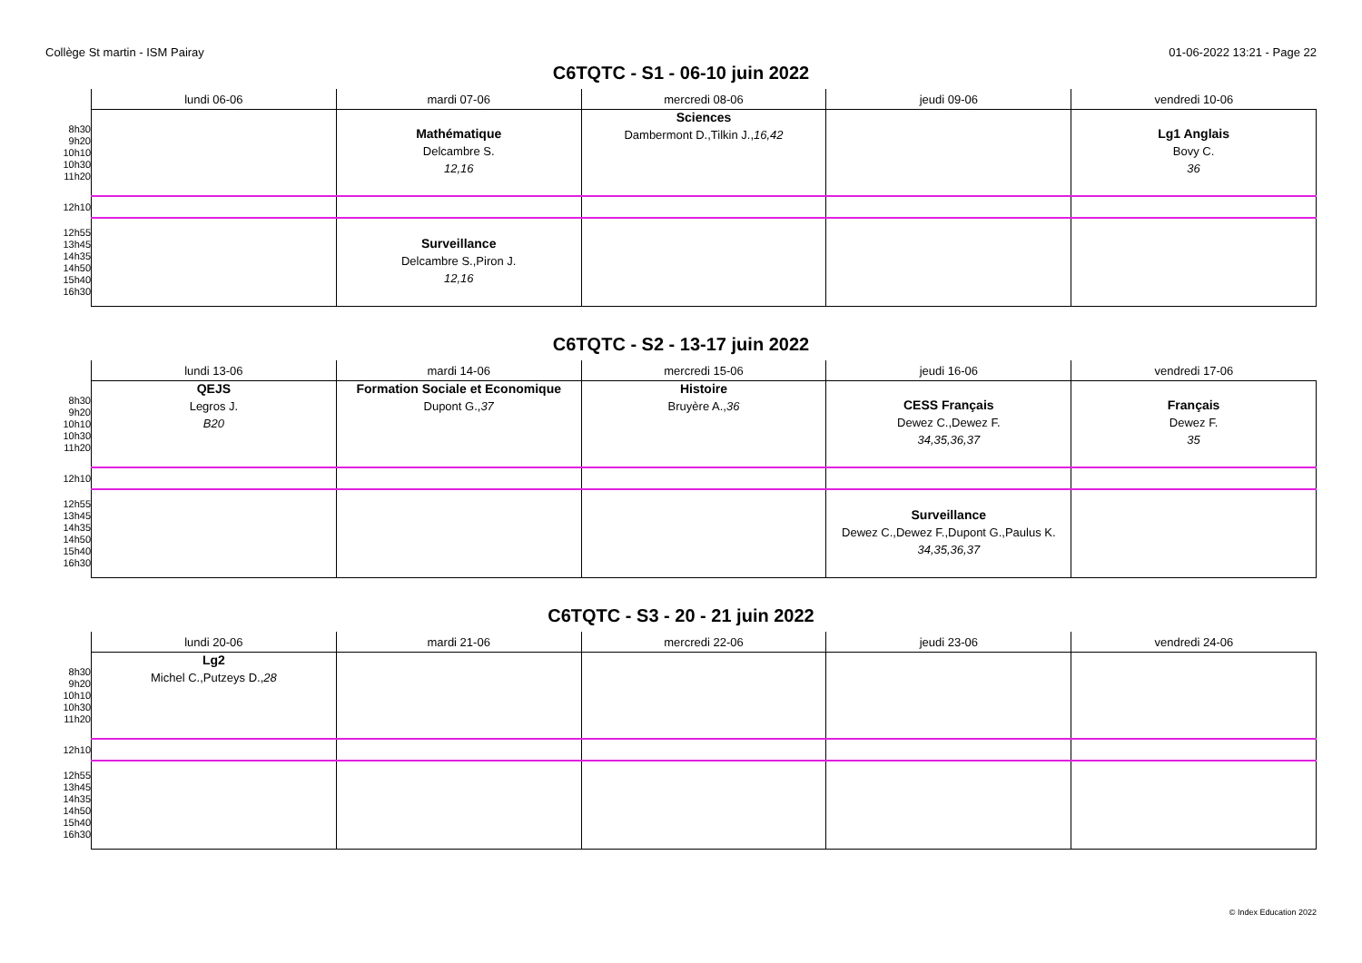Collège St martin - ISM Pairay 01-06-2022 13:21 - Page 22
C6TQTC - S1 - 06-10 juin 2022
| | lundi 06-06 | mardi 07-06 | mercredi 08-06 | jeudi 09-06 | vendredi 10-06 |
| --- | --- | --- | --- | --- | --- |
| 8h30 9h20 10h10 10h30 11h20 | | Mathématique Delcambre S. 12,16 | Sciences Dambermont D.,Tilkin J., 16,42 | | Lg1 Anglais Bovy C. 36 |
| 12h10 | | | | | |
| 12h55 13h45 14h35 14h50 15h40 16h30 | | Surveillance Delcambre S.,Piron J. 12,16 | | | |
C6TQTC - S2 - 13-17 juin 2022
| | lundi 13-06 | mardi 14-06 | mercredi 15-06 | jeudi 16-06 | vendredi 17-06 |
| --- | --- | --- | --- | --- | --- |
| 8h30 9h20 10h10 10h30 11h20 | QEJS Legros J. B20 | Formation Sociale et Economique Dupont G., 37 | Histoire Bruyère A., 36 | CESS Français Dewez C.,Dewez F. 34,35,36,37 | Français Dewez F. 35 |
| 12h10 | | | | | |
| 12h55 13h45 14h35 14h50 15h40 16h30 | | | | Surveillance Dewez C.,Dewez F.,Dupont G.,Paulus K. 34,35,36,37 | |
C6TQTC - S3 - 20 - 21 juin 2022
| | lundi 20-06 | mardi 21-06 | mercredi 22-06 | jeudi 23-06 | vendredi 24-06 |
| --- | --- | --- | --- | --- | --- |
| 8h30 9h20 10h10 10h30 11h20 | Lg2 Michel C.,Putzeys D., 28 | | | | |
| 12h10 | | | | | |
| 12h55 13h45 14h35 14h50 15h40 16h30 | | | | | |
© Index Education 2022